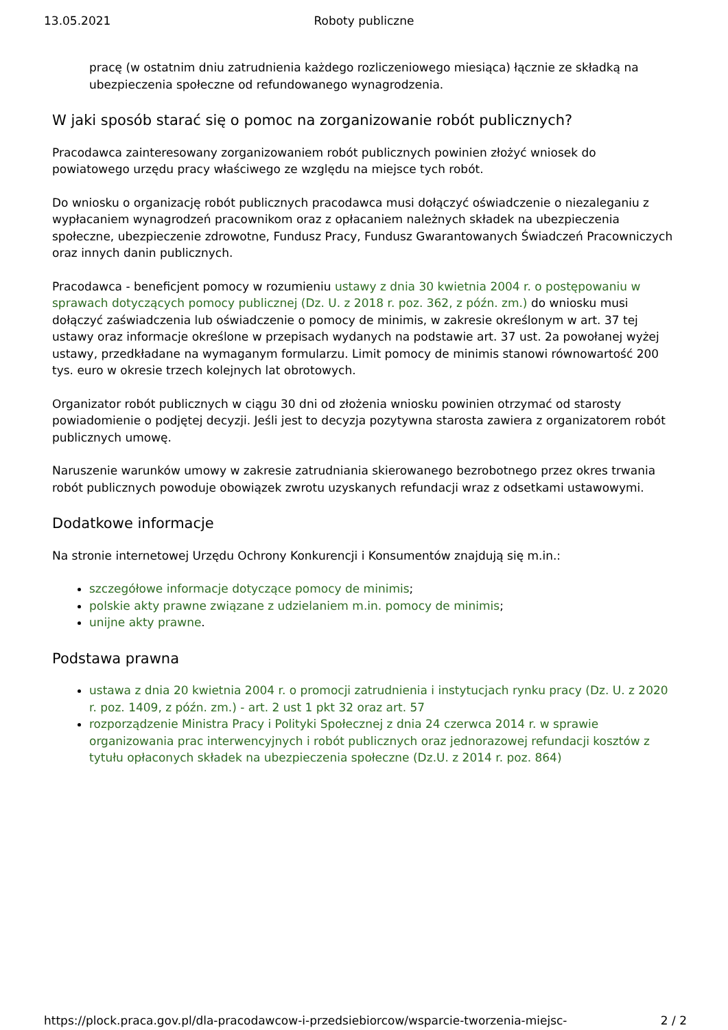13.05.2021
Roboty publiczne
pracę (w ostatnim dniu zatrudnienia każdego rozliczeniowego miesiąca) łącznie ze składką na ubezpieczenia społeczne od refundowanego wynagrodzenia.
W jaki sposób starać się o pomoc na zorganizowanie robót publicznych?
Pracodawca zainteresowany zorganizowaniem robót publicznych powinien złożyć wniosek do powiatowego urzędu pracy właściwego ze względu na miejsce tych robót.
Do wniosku o organizację robót publicznych pracodawca musi dołączyć oświadczenie o niezaleganiu z wypłacaniem wynagrodzeń pracownikom oraz z opłacaniem należnych składek na ubezpieczenia społeczne, ubezpieczenie zdrowotne, Fundusz Pracy, Fundusz Gwarantowanych Świadczeń Pracowniczych oraz innych danin publicznych.
Pracodawca - beneficjent pomocy w rozumieniu ustawy z dnia 30 kwietnia 2004 r. o postępowaniu w sprawach dotyczących pomocy publicznej (Dz. U. z 2018 r. poz. 362, z późn. zm.) do wniosku musi dołączyć zaświadczenia lub oświadczenie o pomocy de minimis, w zakresie określonym w art. 37 tej ustawy oraz informacje określone w przepisach wydanych na podstawie art. 37 ust. 2a powołanej wyżej ustawy, przedkładane na wymaganym formularzu. Limit pomocy de minimis stanowi równowartość 200 tys. euro w okresie trzech kolejnych lat obrotowych.
Organizator robót publicznych w ciągu 30 dni od złożenia wniosku powinien otrzymać od starosty powiadomienie o podjętej decyzji. Jeśli jest to decyzja pozytywna starosta zawiera z organizatorem robót publicznych umowę.
Naruszenie warunków umowy w zakresie zatrudniania skierowanego bezrobotnego przez okres trwania robót publicznych powoduje obowiązek zwrotu uzyskanych refundacji wraz z odsetkami ustawowymi.
Dodatkowe informacje
Na stronie internetowej Urzędu Ochrony Konkurencji i Konsumentów znajdują się m.in.:
szczegółowe informacje dotyczące pomocy de minimis;
polskie akty prawne związane z udzielaniem m.in. pomocy de minimis;
unijne akty prawne.
Podstawa prawna
ustawa z dnia 20 kwietnia 2004 r. o promocji zatrudnienia i instytucjach rynku pracy (Dz. U. z 2020 r. poz. 1409, z późn. zm.) - art. 2 ust 1 pkt 32 oraz art. 57
rozporządzenie Ministra Pracy i Polityki Społecznej z dnia 24 czerwca 2014 r. w sprawie organizowania prac interwencyjnych i robót publicznych oraz jednorazowej refundacji kosztów z tytułu opłaconych składek na ubezpieczenia społeczne (Dz.U. z 2014 r. poz. 864)
https://plock.praca.gov.pl/dla-pracodawcow-i-przedsiebiorcow/wsparcie-tworzenia-miejsc- 2 / 2